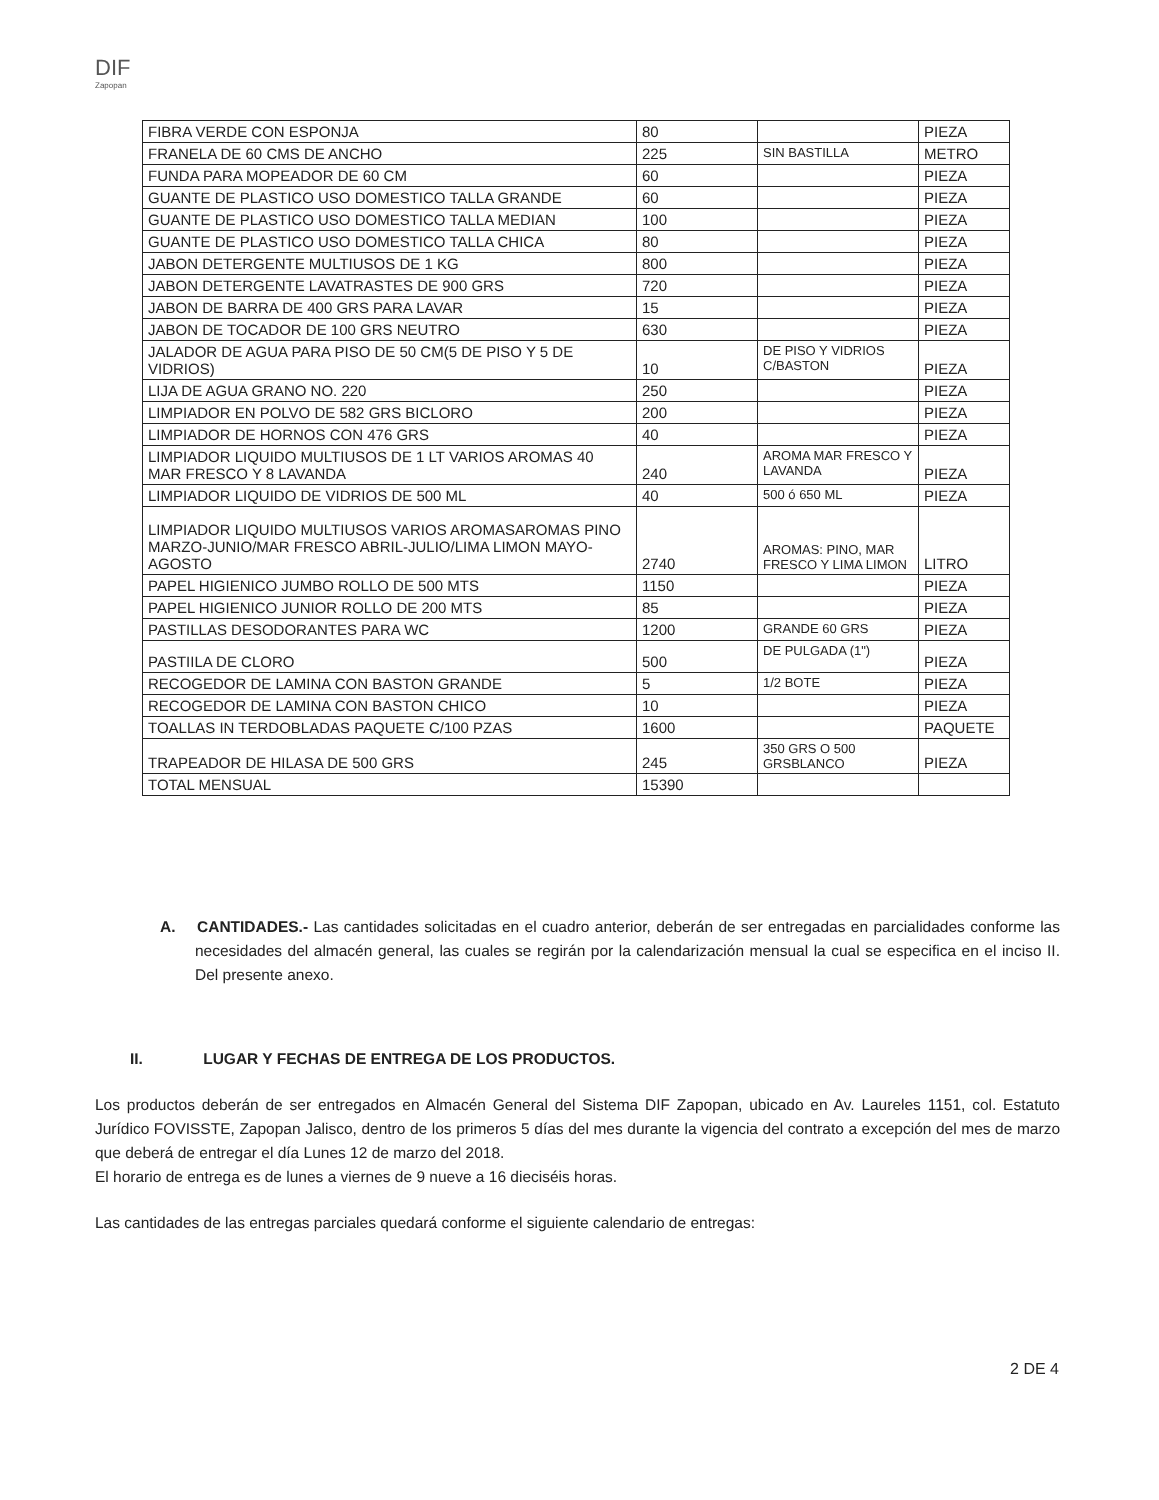DIF
Zapopan
| FIBRA VERDE CON ESPONJA | 80 | | PIEZA |
| FRANELA DE 60 CMS DE ANCHO | 225 | SIN BASTILLA | METRO |
| FUNDA PARA MOPEADOR DE 60 CM | 60 | | PIEZA |
| GUANTE DE PLASTICO USO DOMESTICO TALLA GRANDE | 60 | | PIEZA |
| GUANTE DE PLASTICO USO DOMESTICO TALLA MEDIAN | 100 | | PIEZA |
| GUANTE DE PLASTICO USO DOMESTICO TALLA CHICA | 80 | | PIEZA |
| JABON DETERGENTE MULTIUSOS DE 1 KG | 800 | | PIEZA |
| JABON DETERGENTE LAVATRASTES DE 900 GRS | 720 | | PIEZA |
| JABON DE BARRA DE 400 GRS PARA LAVAR | 15 | | PIEZA |
| JABON DE TOCADOR DE 100 GRS NEUTRO | 630 | | PIEZA |
| JALADOR DE AGUA PARA PISO DE 50 CM(5 DE PISO Y 5 DE VIDRIOS) | 10 | DE PISO Y VIDRIOS C/BASTON | PIEZA |
| LIJA DE AGUA GRANO NO. 220 | 250 | | PIEZA |
| LIMPIADOR EN POLVO DE 582 GRS BICLORO | 200 | | PIEZA |
| LIMPIADOR DE HORNOS CON 476 GRS | 40 | | PIEZA |
| LIMPIADOR LIQUIDO MULTIUSOS DE 1 LT VARIOS AROMAS 40 MAR FRESCO Y 8 LAVANDA | 240 | AROMA MAR FRESCO Y LAVANDA | PIEZA |
| LIMPIADOR LIQUIDO DE VIDRIOS DE 500 ML | 40 | 500 ó 650 ML | PIEZA |
| LIMPIADOR LIQUIDO MULTIUSOS VARIOS AROMASAROMAS PINO MARZO-JUNIO/MAR FRESCO ABRIL-JULIO/LIMA LIMON MAYO-AGOSTO | 2740 | AROMAS: PINO, MAR FRESCO Y LIMA LIMON | LITRO |
| PAPEL HIGIENICO JUMBO ROLLO DE 500 MTS | 1150 | | PIEZA |
| PAPEL HIGIENICO JUNIOR ROLLO DE 200 MTS | 85 | | PIEZA |
| PASTILLAS DESODORANTES PARA WC | 1200 | GRANDE 60 GRS | PIEZA |
| PASTIILA DE CLORO | 500 | DE PULGADA (1") | PIEZA |
| RECOGEDOR DE LAMINA CON BASTON GRANDE | 5 | 1/2 BOTE | PIEZA |
| RECOGEDOR DE LAMINA CON BASTON CHICO | 10 | | PIEZA |
| TOALLAS IN TERDOBLADAS PAQUETE C/100 PZAS | 1600 | | PAQUETE |
| TRAPEADOR DE HILASA DE 500 GRS | 245 | 350 GRS O 500 GRSBLANCO | PIEZA |
| TOTAL MENSUAL | 15390 | | |
A. CANTIDADES.- Las cantidades solicitadas en el cuadro anterior, deberán de ser entregadas en parcialidades conforme las necesidades del almacén general, las cuales se regirán por la calendarización mensual la cual se especifica en el inciso II. Del presente anexo.
II. LUGAR Y FECHAS DE ENTREGA DE LOS PRODUCTOS.
Los productos deberán de ser entregados en Almacén General del Sistema DIF Zapopan, ubicado en Av. Laureles 1151, col. Estatuto Jurídico FOVISSTE, Zapopan Jalisco, dentro de los primeros 5 días del mes durante la vigencia del contrato a excepción del mes de marzo que deberá de entregar el día Lunes 12 de marzo del 2018.
El horario de entrega es de lunes a viernes de 9 nueve a 16 dieciséis horas.
Las cantidades de las entregas parciales quedará conforme el siguiente calendario de entregas:
2 DE 4